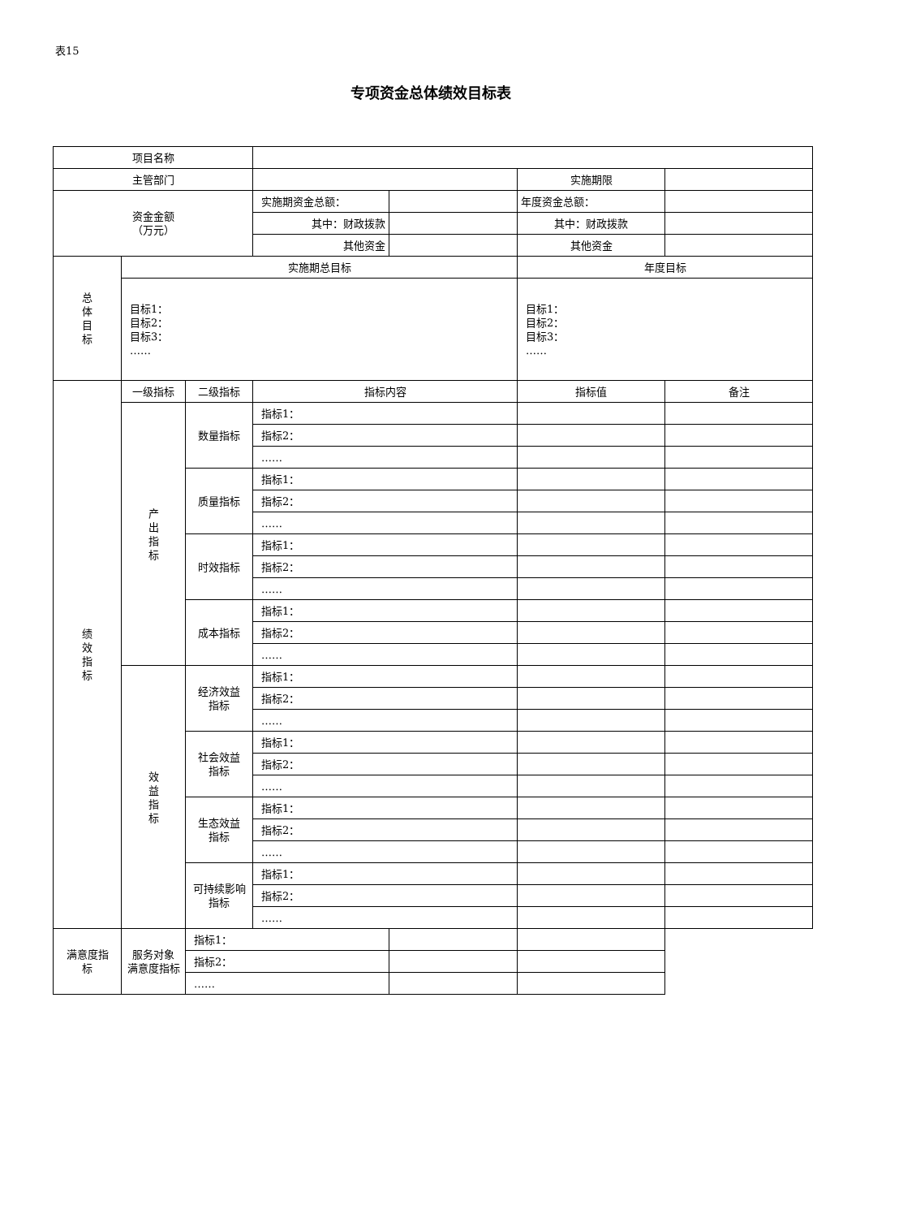表15
专项资金总体绩效目标表
| 项目名称 | | | | | | |
| 主管部门 | | | | | 实施期限 | |
| 资金金额 （万元） | | | 实施期资金总额： | | 年度资金总额： | |
| | | | 其中：财政拨款 | | 其中：财政拨款 | |
| | | | 其他资金 | | 其他资金 | |
| 总 体 目 标 | 实施期总目标 | | | | 年度目标 | |
| | 目标1： 目标2： 目标3： …… | | | | 目标1： 目标2： 目标3： …… | |
| 绩 效 指 标 | 一级指标 | 二级指标 | 指标内容 | | 指标值 | 备注 |
| | 产 出 指 标 | 数量指标 | 指标1： | | | |
| | | | 指标2： | | | |
| | | | …… | | | |
| | | 质量指标 | 指标1： | | | |
| | | | 指标2： | | | |
| | | | …… | | | |
| | | 时效指标 | 指标1： | | | |
| | | | 指标2： | | | |
| | | | …… | | | |
| | | 成本指标 | 指标1： | | | |
| | | | 指标2： | | | |
| | | | …… | | | |
| | 效 益 指 标 | 经济效益 指标 | 指标1： | | | |
| | | | 指标2： | | | |
| | | | …… | | | |
| | | 社会效益 指标 | 指标1： | | | |
| | | | 指标2： | | | |
| | | | …… | | | |
| | | 生态效益 指标 | 指标1： | | | |
| | | | 指标2： | | | |
| | | | …… | | | |
| | | 可持续影响 指标 | 指标1： | | | |
| | | | 指标2： | | | |
| | | | …… | | | |
| 满意度指 标 | 服务对象 满意度指标 | 指标1： | | | | |
| | | 指标2： | | | | |
| | | …… | | | | |